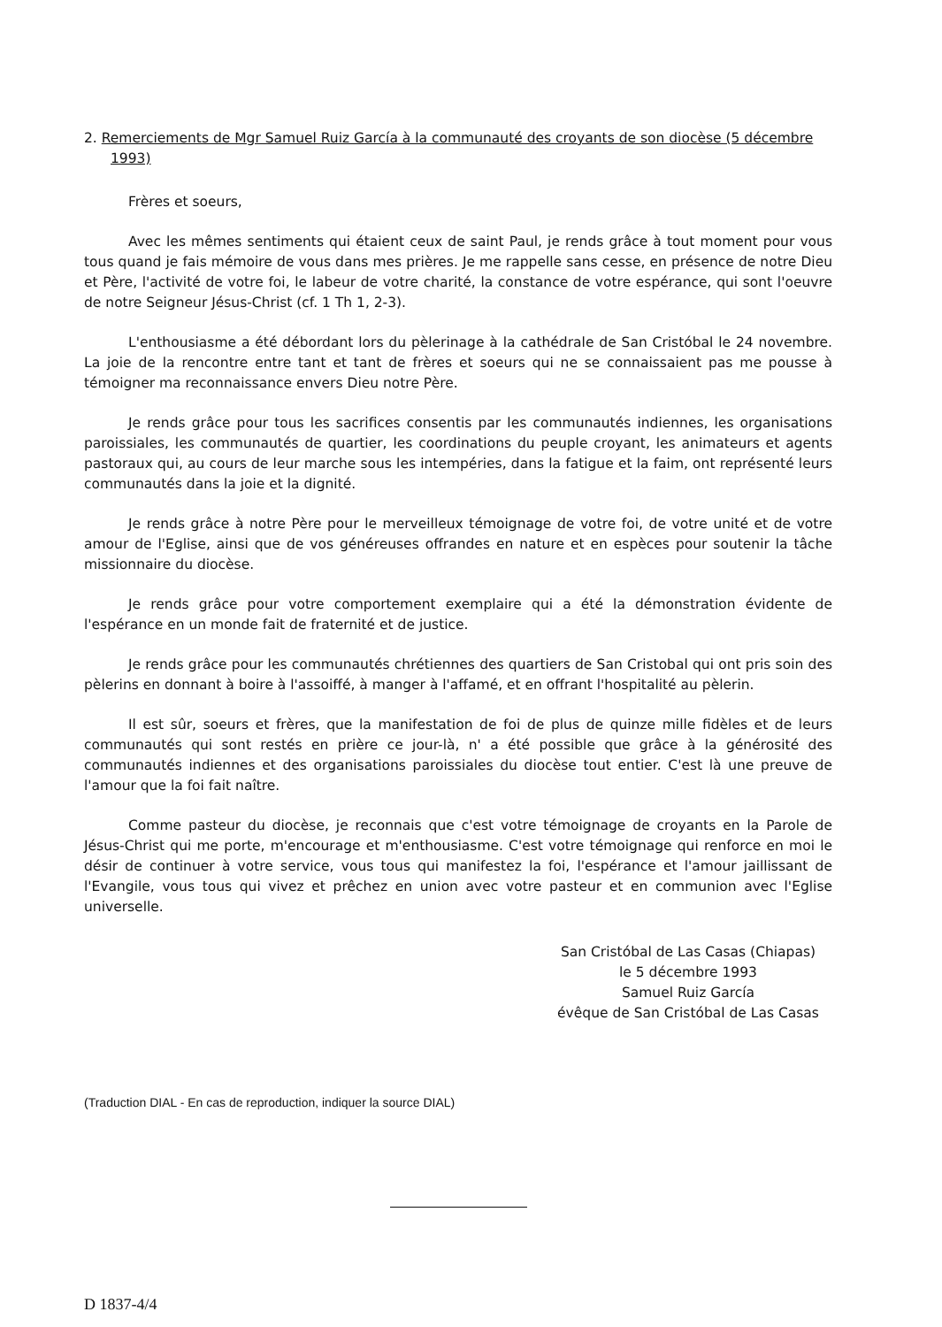2. Remerciements de Mgr Samuel Ruiz García à la communauté des croyants de son diocèse (5 décembre 1993)
Frères et soeurs,
Avec les mêmes sentiments qui étaient ceux de saint Paul, je rends grâce à tout moment pour vous tous quand je fais mémoire de vous dans mes prières. Je me rappelle sans cesse, en présence de notre Dieu et Père, l'activité de votre foi, le labeur de votre charité, la constance de votre espérance, qui sont l'oeuvre de notre Seigneur Jésus-Christ (cf. 1 Th 1, 2-3).
L'enthousiasme a été débordant lors du pèlerinage à la cathédrale de San Cristóbal le 24 novembre. La joie de la rencontre entre tant et tant de frères et soeurs qui ne se connaissaient pas me pousse à témoigner ma reconnaissance envers Dieu notre Père.
Je rends grâce pour tous les sacrifices consentis par les communautés indiennes, les organisations paroissiales, les communautés de quartier, les coordinations du peuple croyant, les animateurs et agents pastoraux qui, au cours de leur marche sous les intempéries, dans la fatigue et la faim, ont représenté leurs communautés dans la joie et la dignité.
Je rends grâce à notre Père pour le merveilleux témoignage de votre foi, de votre unité et de votre amour de l'Eglise, ainsi que de vos généreuses offrandes en nature et en espèces pour soutenir la tâche missionnaire du diocèse.
Je rends grâce pour votre comportement exemplaire qui a été la démonstration évidente de l'espérance en un monde fait de fraternité et de justice.
Je rends grâce pour les communautés chrétiennes des quartiers de San Cristobal qui ont pris soin des pèlerins en donnant à boire à l'assoiffé, à manger à l'affamé, et en offrant l'hospitalité au pèlerin.
Il est sûr, soeurs et frères, que la manifestation de foi de plus de quinze mille fidèles et de leurs communautés qui sont restés en prière ce jour-là, n' a été possible que grâce à la générosité des communautés indiennes et des organisations paroissiales du diocèse tout entier. C'est là une preuve de l'amour que la foi fait naître.
Comme pasteur du diocèse, je reconnais que c'est votre témoignage de croyants en la Parole de Jésus-Christ qui me porte, m'encourage et m'enthousiasme. C'est votre témoignage qui renforce en moi le désir de continuer à votre service, vous tous qui manifestez la foi, l'espérance et l'amour jaillissant de l'Evangile, vous tous qui vivez et prêchez en union avec votre pasteur et en communion avec l'Eglise universelle.
San Cristóbal de Las Casas (Chiapas)
le 5 décembre 1993
Samuel Ruiz García
évêque de San Cristóbal de Las Casas
(Traduction DIAL - En cas de reproduction, indiquer la source DIAL)
D 1837-4/4